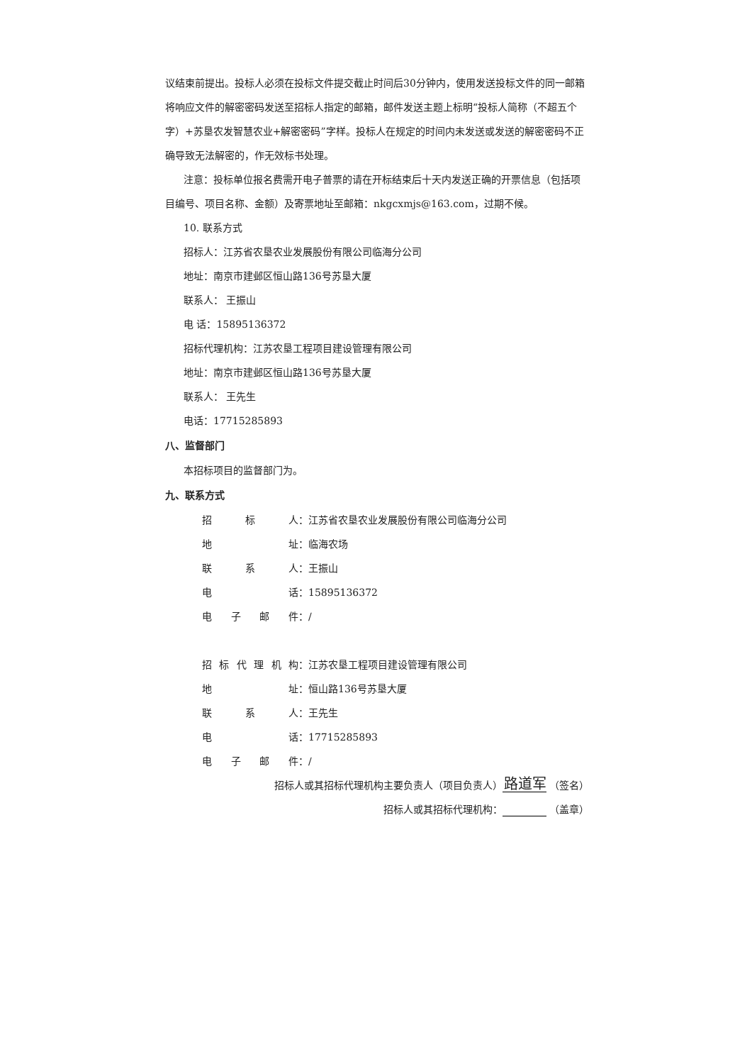议结束前提出。投标人必须在投标文件提交截止时间后30分钟内，使用发送投标文件的同一邮箱将响应文件的解密密码发送至招标人指定的邮箱，邮件发送主题上标明“投标人简称（不超五个字）+苏垦农发智慧农业+解密密码”字样。投标人在规定的时间内未发送或发送的解密密码不正确导致无法解密的，作无效标书处理。
注意：投标单位报名费需开电子普票的请在开标结束后十天内发送正确的开票信息（包括项目编号、项目名称、金额）及寄票地址至邮箱：nkgcxmjs@163.com，过期不候。
10. 联系方式
招标人：江苏省农垦农业发展股份有限公司临海分公司
地址：南京市建邺区恒山路136号苏垦大厦
联系人： 王振山
电 话：15895136372
招标代理机构：江苏农垦工程项目建设管理有限公司
地址：南京市建邺区恒山路136号苏垦大厦
联系人： 王先生
电话：17715285893
八、监督部门
本招标项目的监督部门为。
九、联系方式
招标 人： 江苏省农垦农业发展股份有限公司临海分公司
地 址： 临海农场
联系 人： 王振山
电 话： 15895136372
电子邮 件： /
招标代理机 构： 江苏农垦工程项目建设管理有限公司
地 址： 恒山路136号苏垦大厦
联系 人： 王先生
电 话： 17715285893
电子邮 件： /
招标人或其招标代理机构主要负责人（项目负责人） 路道军 （签名）
招标人或其招标代理机构： （盖章）